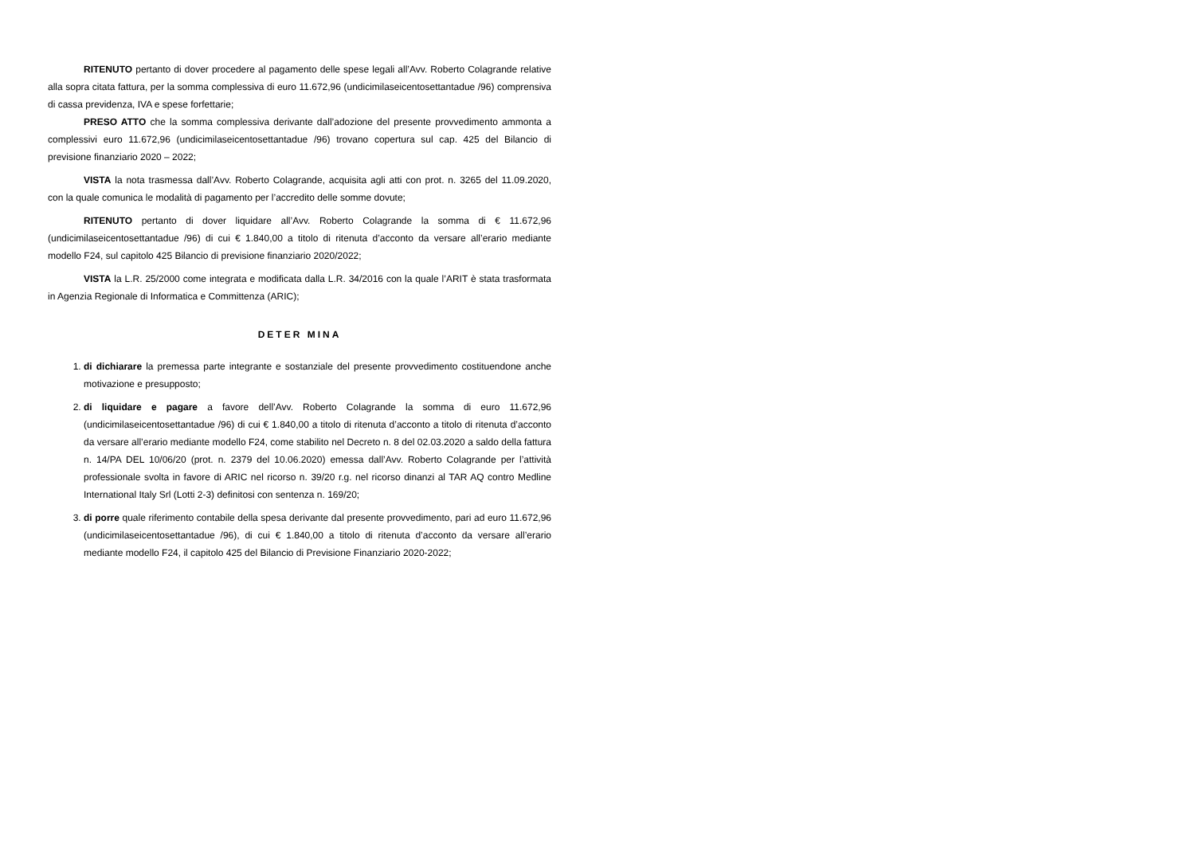RITENUTO pertanto di dover procedere al pagamento delle spese legali all’Avv. Roberto Colagrande relative alla sopra citata fattura, per la somma complessiva di euro 11.672,96 (undicimilaseicentosettantadue /96) comprensiva di cassa previdenza, IVA e spese forfettarie;
PRESO ATTO che la somma complessiva derivante dall’adozione del presente provvedimento ammonta a complessivi euro 11.672,96 (undicimilaseicentosettantadue /96) trovano copertura sul cap. 425 del Bilancio di previsione finanziario 2020 – 2022;
VISTA la nota trasmessa dall’Avv. Roberto Colagrande, acquisita agli atti con prot. n. 3265 del 11.09.2020, con la quale comunica le modalità di pagamento per l’accredito delle somme dovute;
RITENUTO pertanto di dover liquidare all’Avv. Roberto Colagrande la somma di € 11.672,96 (undicimilaseicentosettantadue /96) di cui € 1.840,00 a titolo di ritenuta d’acconto da versare all’erario mediante modello F24, sul capitolo 425 Bilancio di previsione finanziario 2020/2022;
VISTA la L.R. 25/2000 come integrata e modificata dalla L.R. 34/2016 con la quale l’ARIT è stata trasformata in Agenzia Regionale di Informatica e Committenza (ARIC);
DETER MINA
1. di dichiarare la premessa parte integrante e sostanziale del presente provvedimento costituendone anche motivazione e presupposto;
2. di liquidare e pagare a favore dell’Avv. Roberto Colagrande la somma di euro 11.672,96 (undicimilaseicentosettantadue /96) di cui € 1.840,00 a titolo di ritenuta d’acconto a titolo di ritenuta d’acconto da versare all’erario mediante modello F24, come stabilito nel Decreto n. 8 del 02.03.2020 a saldo della fattura n. 14/PA DEL 10/06/20 (prot. n. 2379 del 10.06.2020) emessa dall’Avv. Roberto Colagrande per l’attività professionale svolta in favore di ARIC nel ricorso n. 39/20 r.g. nel ricorso dinanzi al TAR AQ contro Medline International Italy Srl (Lotti 2-3) definitosi con sentenza n. 169/20;
3. di porre quale riferimento contabile della spesa derivante dal presente provvedimento, pari ad euro 11.672,96 (undicimilaseicentosettantadue /96), di cui € 1.840,00 a titolo di ritenuta d’acconto da versare all’erario mediante modello F24, il capitolo 425 del Bilancio di Previsione Finanziario 2020-2022;